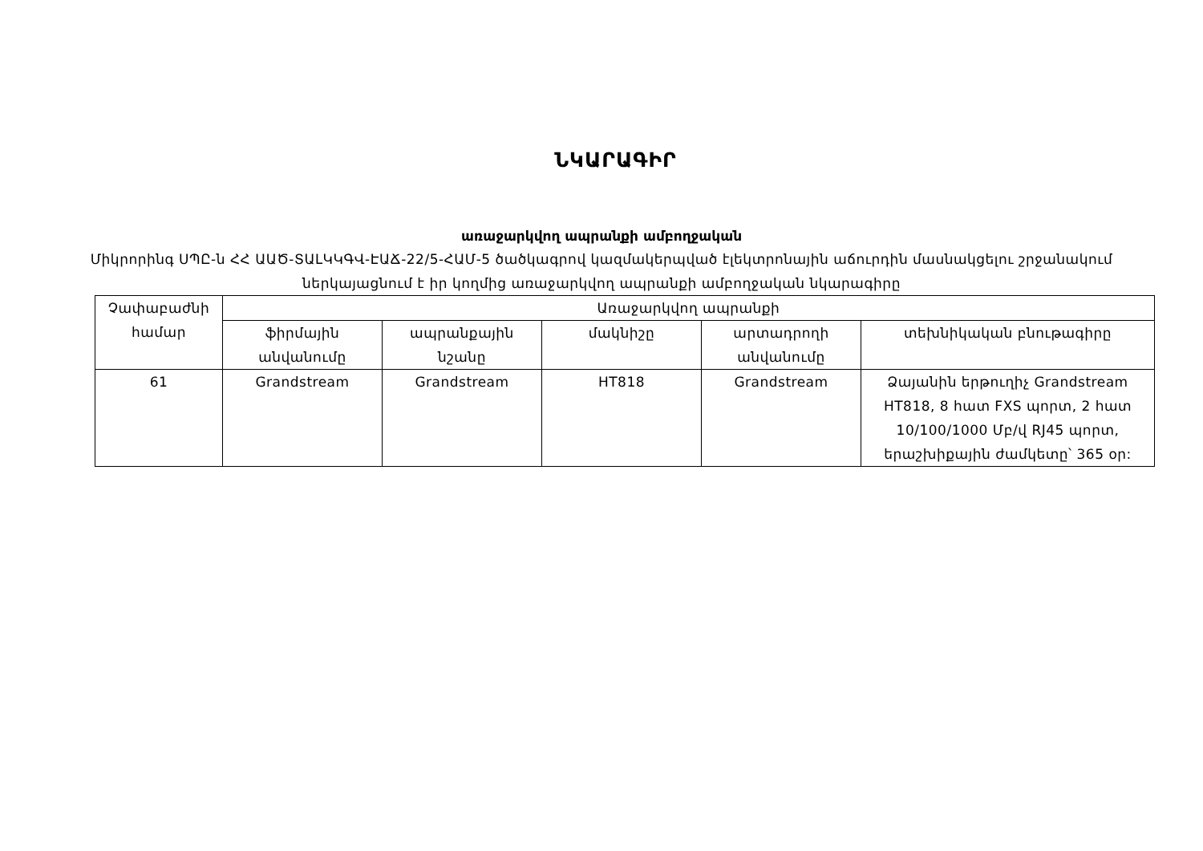ՆԿԱՐԱԳԻՐ
առաջարկվող ապրանքի ամբողջական
Միկրորինգ ՍՊԸ-ն ՀՀ ԱԱԾ-ՏԱԼԿԿԳՎ-ԷԱՃ-22/5-ՀԱՄ-5 ծածկագրով կազմակերպված էլեկտրոնային աճուրդին մասնակցելու շրջանակում ներկայացնում է իր կողմից առաջարկվող ապրանքի ամբողջական նկարագիրը
| Չափաբաժնի համար | Առաջարկվող ապրանքի | | | | |
| --- | --- | --- | --- | --- | --- |
| | ֆիրմային անվանումը | ապրանքային նշանը | մակնիշը | արտադրողի անվանումը | տեխնիկական բնութագիրը |
| 61 | Grandstream | Grandstream | HT818 | Grandstream | Ձայանին երթուղիչ Grandstream HT818, 8 հատ FXS պորտ, 2 հատ 10/100/1000 Մբ/վ RJ45 պորտ, երաշխիքային ժամկետը՝ 365 օր: |